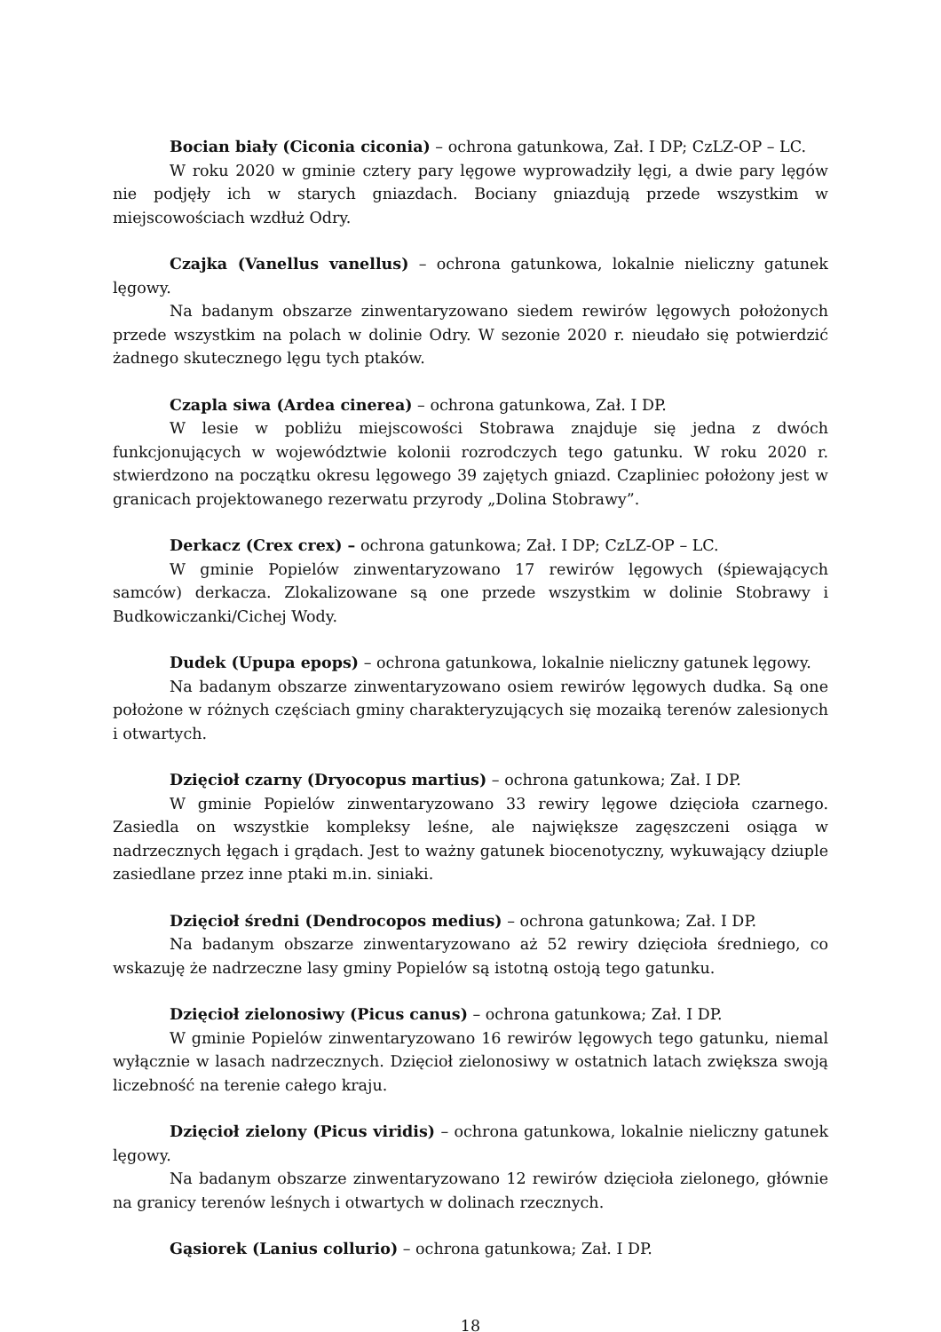Bocian biały (Ciconia ciconia) – ochrona gatunkowa, Zał. I DP; CzLZ-OP – LC.
W roku 2020 w gminie cztery pary lęgowe wyprowadziły lęgi, a dwie pary lęgów nie podjęły ich w starych gniazdach. Bociany gniazdują przede wszystkim w miejscowościach wzdłuż Odry.
Czajka (Vanellus vanellus) – ochrona gatunkowa, lokalnie nieliczny gatunek lęgowy.
Na badanym obszarze zinwentaryzowano siedem rewirów lęgowych położonych przede wszystkim na polach w dolinie Odry. W sezonie 2020 r. nieudało się potwierdzić żadnego skutecznego lęgu tych ptaków.
Czapla siwa (Ardea cinerea) – ochrona gatunkowa, Zał. I DP.
W lesie w pobliżu miejscowości Stobrawa znajduje się jedna z dwóch funkcjonujących w województwie kolonii rozrodczych tego gatunku. W roku 2020 r. stwierdzono na początku okresu lęgowego 39 zajętych gniazd. Czapliniec położony jest w granicach projektowanego rezerwatu przyrody „Dolina Stobrawy”.
Derkacz (Crex crex) – ochrona gatunkowa; Zał. I DP; CzLZ-OP – LC.
W gminie Popielów zinwentaryzowano 17 rewirów lęgowych (śpiewających samców) derkacza. Zlokalizowane są one przede wszystkim w dolinie Stobrawy i Budkowiczanki/Cichej Wody.
Dudek (Upupa epops) – ochrona gatunkowa, lokalnie nieliczny gatunek lęgowy.
Na badanym obszarze zinwentaryzowano osiem rewirów lęgowych dudka. Są one położone w różnych częściach gminy charakteryzujących się mozaiką terenów zalesionych i otwartych.
Dzięcioł czarny (Dryocopus martius) – ochrona gatunkowa; Zał. I DP.
W gminie Popielów zinwentaryzowano 33 rewiry lęgowe dzięcioła czarnego. Zasiedla on wszystkie kompleksy leśne, ale największe zagęszczeni osiąga w nadrzecznych łęgach i grądach. Jest to ważny gatunek biocenotyczny, wykuwający dziuple zasiedlane przez inne ptaki m.in. siniaki.
Dzięcioł średni (Dendrocopos medius) – ochrona gatunkowa; Zał. I DP.
Na badanym obszarze zinwentaryzowano aż 52 rewiry dzięcioła średniego, co wskazuję że nadrzeczne lasy gminy Popielów są istotną ostoją tego gatunku.
Dzięcioł zielonosiwy (Picus canus) – ochrona gatunkowa; Zał. I DP.
W gminie Popielów zinwentaryzowano 16 rewirów lęgowych tego gatunku, niemal wyłącznie w lasach nadrzecznych. Dzięcioł zielonosiwy w ostatnich latach zwiększa swoją liczebność na terenie całego kraju.
Dzięcioł zielony (Picus viridis) – ochrona gatunkowa, lokalnie nieliczny gatunek lęgowy.
Na badanym obszarze zinwentaryzowano 12 rewirów dzięcioła zielonego, głównie na granicy terenów leśnych i otwartych w dolinach rzecznych.
Gąsiorek (Lanius collurio) – ochrona gatunkowa; Zał. I DP.
18